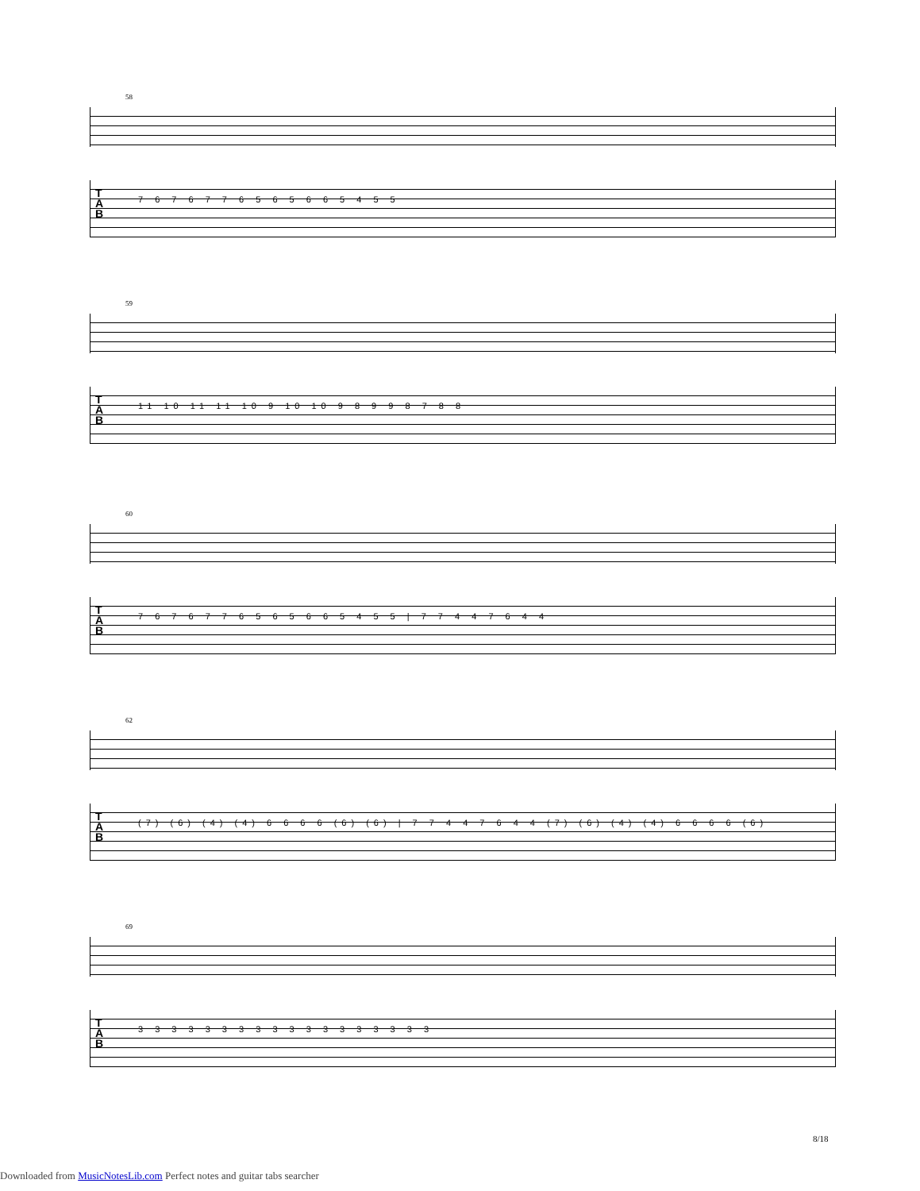58
T
A
B
7 6 7 6 7 7 6 5 6 5 6 6 5 4 5 5
59
T
A
B
11 10 11 11 10 9 10 10 9 8 9 9 8 7 8 8
60
T
A
B
7 6 7 6 7 7 6 5 6 5 6 6 5 4 5 5 | 7 7 4 4 7 6 4 4
62
T
A
B
(7) (6) (4) (4) 6 6 6 6 (6) (6) | 7 7 4 4 7 6 4 4 (7) (6) (4) (4) 6 6 6 6 (6)
69
T
A
B
3 3 3 3 3 3 3 3 3 3 3 3 3 3 3 3 3 3
8/18
Downloaded from MusicNotesLib.com Perfect notes and guitar tabs searcher